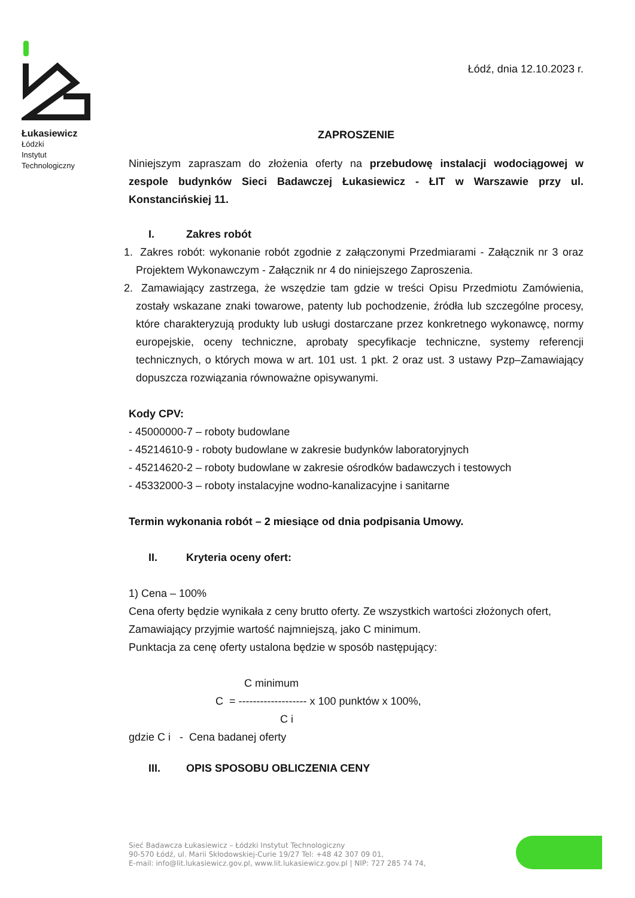Łukasiewicz
Łódzki
Instytut
Technologiczny
Łódź, dnia 12.10.2023 r.
ZAPROSZENIE
Niniejszym zapraszam do złożenia oferty na przebudowę instalacji wodociągowej w zespole budynków Sieci Badawczej Łukasiewicz - ŁIT w Warszawie przy ul. Konstancińskiej 11.
I. Zakres robót
1. Zakres robót: wykonanie robót zgodnie z załączonymi Przedmiarami - Załącznik nr 3 oraz Projektem Wykonawczym - Załącznik nr 4 do niniejszego Zaproszenia.
2. Zamawiający zastrzega, że wszędzie tam gdzie w treści Opisu Przedmiotu Zamówienia, zostały wskazane znaki towarowe, patenty lub pochodzenie, źródła lub szczególne procesy, które charakteryzują produkty lub usługi dostarczane przez konkretnego wykonawcę, normy europejskie, oceny techniczne, aprobaty specyfikacje techniczne, systemy referencji technicznych, o których mowa w art. 101 ust. 1 pkt. 2 oraz ust. 3 ustawy Pzp–Zamawiający dopuszcza rozwiązania równoważne opisywanymi.
Kody CPV:
- 45000000-7 – roboty budowlane
- 45214610-9 - roboty budowlane w zakresie budynków laboratoryjnych
- 45214620-2 – roboty budowlane w zakresie ośrodków badawczych i testowych
- 45332000-3 – roboty instalacyjne wodno-kanalizacyjne i sanitarne
Termin wykonania robót – 2 miesiące od dnia podpisania Umowy.
II. Kryteria oceny ofert:
1) Cena – 100%
Cena oferty będzie wynikała z ceny brutto oferty. Ze wszystkich wartości złożonych ofert, Zamawiający przyjmie wartość najmniejszą, jako C minimum.
Punktacja za cenę oferty ustalona będzie w sposób następujący:
C minimum
C = ------------------- x 100 punktów x 100%,
C i
gdzie C i - Cena badanej oferty
III. OPIS SPOSOBU OBLICZENIA CENY
Sieć Badawcza Łukasiewicz – Łódzki Instytut Technologiczny
90-570 Łódź, ul. Marii Skłodowskiej-Curie 19/27 Tel: +48 42 307 09 01,
E-mail: info@lit.lukasiewicz.gov.pl, www.lit.lukasiewicz.gov.pl | NIP: 727 285 74 74,